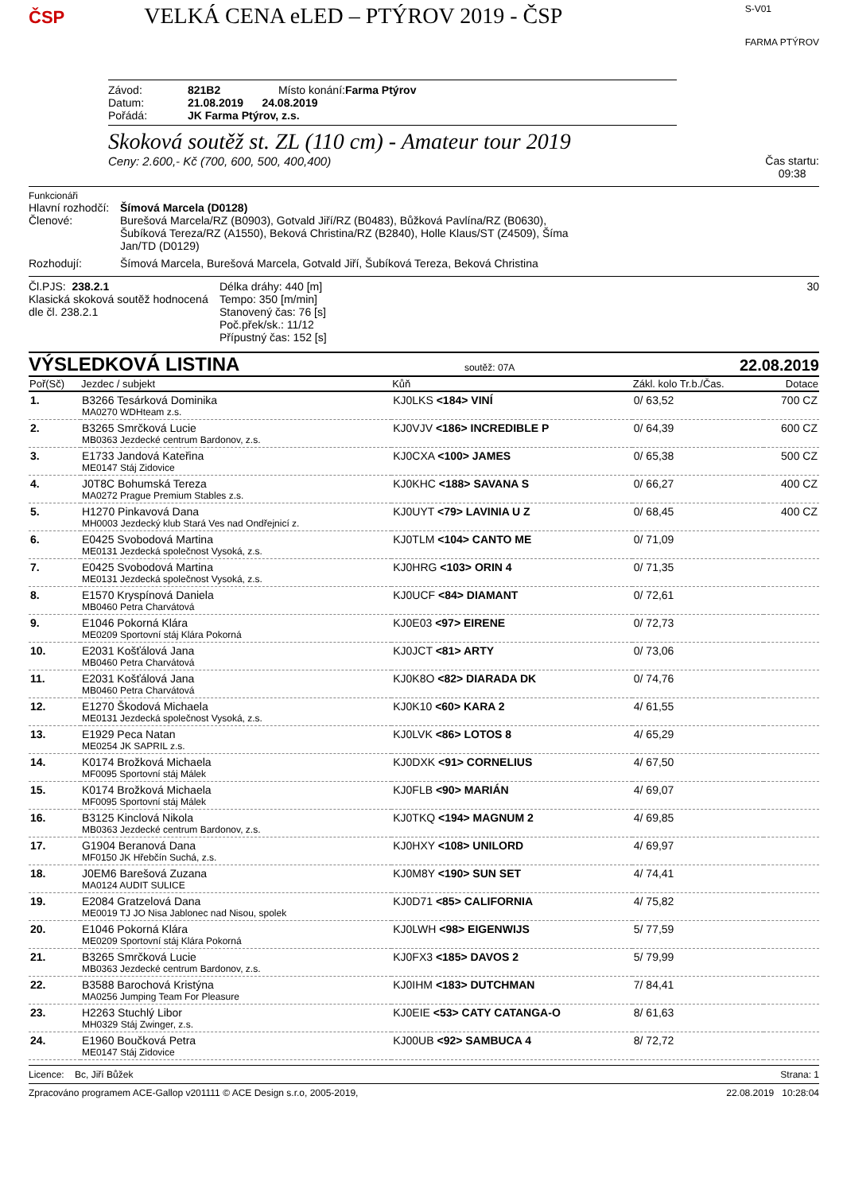ČSP
VELKÁ CENA eLED – PTÝROV 2019 - ČSP
S-V01
FARMA PTÝROV
Závod: 821B2 Místo konání: Farma Ptýrov
Datum: 21.08.2019 24.08.2019
Pořádá: JK Farma Ptýrov, z.s.
Skoková soutěž st. ZL (110 cm) - Amateur tour 2019
Ceny: 2.600,- Kč (700, 600, 500, 400,400)
Čas startu:
09:38
Funkcionáři
Hlavní rozhodčí: Šímová Marcela (D0128)
Členové: Burešová Marcela/RZ (B0903), Gotvald Jiří/RZ (B0483), Bůžková Pavlína/RZ (B0630), Šubíková Tereza/RZ (A1550), Beková Christina/RZ (B2840), Holle Klaus/ST (Z4509), Šíma Jan/TD (D0129)
Rozhodují: Šímová Marcela, Burešová Marcela, Gotvald Jiří, Šubíková Tereza, Beková Christina
Čl.PJS: 238.2.1
Klasická skoková soutěž hodnocená dle čl. 238.2.1
Délka dráhy: 440 [m]
Tempo: 350 [m/min]
Stanovený čas: 76 [s]
Poč.přek/sk.: 11/12
Přípustný čas: 152 [s]
30
VÝSLEDKOVÁ LISTINA soutěž: 07A 22.08.2019
| Poř(Sč) | Jezdec / subjekt | Kůň | Zákl. kolo Tr.b./Čas. | Dotace |
| --- | --- | --- | --- | --- |
| 1. | B3266 Tesárková Dominika MA0270 WDHteam z.s. | KJ0LKS <184> VINÍ | 0/ 63,52 | 700 CZ |
| 2. | B3265 Smrčková Lucie MB0363 Jezdecké centrum Bardonov, z.s. | KJ0VJV <186> INCREDIBLE P | 0/ 64,39 | 600 CZ |
| 3. | E1733 Jandová Kateřina ME0147 Stáj Zidovice | KJ0CXA <100> JAMES | 0/ 65,38 | 500 CZ |
| 4. | J0T8C Bohumská Tereza MA0272 Prague Premium Stables z.s. | KJ0KHC <188> SAVANA S | 0/ 66,27 | 400 CZ |
| 5. | H1270 Pinkavová Dana MH0003 Jezdecký klub Stará Ves nad Ondřejnicí z. | KJ0UYT <79> LAVINIA U Z | 0/ 68,45 | 400 CZ |
| 6. | E0425 Svobodová Martina ME0131 Jezdecká společnost Vysoká, z.s. | KJ0TLM <104> CANTO ME | 0/ 71,09 | |
| 7. | E0425 Svobodová Martina ME0131 Jezdecká společnost Vysoká, z.s. | KJ0HRG <103> ORIN 4 | 0/ 71,35 | |
| 8. | E1570 Kryspínová Daniela MB0460 Petra Charvátová | KJ0UCF <84> DIAMANT | 0/ 72,61 | |
| 9. | E1046 Pokorná Klára ME0209 Sportovní stáj Klára Pokorná | KJ0E03 <97> EIRENE | 0/ 72,73 | |
| 10. | E2031 Košťálová Jana MB0460 Petra Charvátová | KJ0JCT <81> ARTY | 0/ 73,06 | |
| 11. | E2031 Košťálová Jana MB0460 Petra Charvátová | KJ0K8O <82> DIARADA DK | 0/ 74,76 | |
| 12. | E1270 Škodová Michaela ME0131 Jezdecká společnost Vysoká, z.s. | KJ0K10 <60> KARA 2 | 4/ 61,55 | |
| 13. | E1929 Peca Natan ME0254 JK SAPRIL z.s. | KJ0LVK <86> LOTOS 8 | 4/ 65,29 | |
| 14. | K0174 Brožková Michaela MF0095 Sportovní stáj Málek | KJ0DXK <91> CORNELIUS | 4/ 67,50 | |
| 15. | K0174 Brožková Michaela MF0095 Sportovní stáj Málek | KJ0FLB <90> MARIÁN | 4/ 69,07 | |
| 16. | B3125 Kinclová Nikola MB0363 Jezdecké centrum Bardonov, z.s. | KJ0TKQ <194> MAGNUM 2 | 4/ 69,85 | |
| 17. | G1904 Beranová Dana MF0150 JK Hřebčín Suchá, z.s. | KJ0HXY <108> UNILORD | 4/ 69,97 | |
| 18. | J0EM6 Barešová Zuzana MA0124 AUDIT SULICE | KJ0M8Y <190> SUN SET | 4/ 74,41 | |
| 19. | E2084 Gratzelová Dana ME0019 TJ JO Nisa Jablonec nad Nisou, spolek | KJ0D71 <85> CALIFORNIA | 4/ 75,82 | |
| 20. | E1046 Pokorná Klára ME0209 Sportovní stáj Klára Pokorná | KJ0LWH <98> EIGENWIJS | 5/ 77,59 | |
| 21. | B3265 Smrčková Lucie MB0363 Jezdecké centrum Bardonov, z.s. | KJ0FX3 <185> DAVOS 2 | 5/ 79,99 | |
| 22. | B3588 Barochová Kristýna MA0256 Jumping Team For Pleasure | KJ0IHM <183> DUTCHMAN | 7/ 84,41 | |
| 23. | H2263 Stuchlý Libor MH0329 Stáj Zwinger, z.s. | KJ0EIE <53> CATY CATANGA-O | 8/ 61,63 | |
| 24. | E1960 Boučková Petra ME0147 Stáj Zidovice | KJ00UB <92> SAMBUCA 4 | 8/ 72,72 | |
Licence: Bc, Jiří Bůžek Strana: 1
Zpracováno programem ACE-Gallop v201111 © ACE Design s.r.o, 2005-2019, 22.08.2019 10:28:04